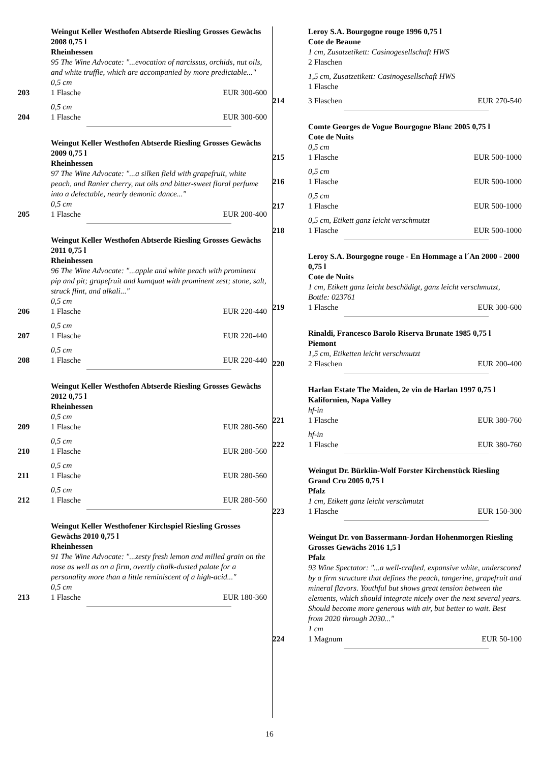Weingut Keller Westhofen Abtserde Riesling Grosses Gewächs 2008 0,75 l
Rheinhessen
95 The Wine Advocate: "...evocation of narcissus, orchids, nut oils, and white truffle, which are accompanied by more predictable..."
0,5 cm
203 1 Flasche EUR 300-600
0,5 cm
204 1 Flasche EUR 300-600
Weingut Keller Westhofen Abtserde Riesling Grosses Gewächs 2009 0,75 l
Rheinhessen
97 The Wine Advocate: "...a silken field with grapefruit, white peach, and Ranier cherry, nut oils and bitter-sweet floral perfume into a delectable, nearly demonic dance..."
0,5 cm
205 1 Flasche EUR 200-400
Weingut Keller Westhofen Abtserde Riesling Grosses Gewächs 2011 0,75 l
Rheinhessen
96 The Wine Advocate: "...apple and white peach with prominent pip and pit; grapefruit and kumquat with prominent zest; stone, salt, struck flint, and alkali..."
0,5 cm
206 1 Flasche EUR 220-440
0,5 cm
207 1 Flasche EUR 220-440
0,5 cm
208 1 Flasche EUR 220-440
Weingut Keller Westhofen Abtserde Riesling Grosses Gewächs 2012 0,75 l
Rheinhessen
0,5 cm
209 1 Flasche EUR 280-560
0,5 cm
210 1 Flasche EUR 280-560
0,5 cm
211 1 Flasche EUR 280-560
0,5 cm
212 1 Flasche EUR 280-560
Weingut Keller Westhofener Kirchspiel Riesling Grosses Gewächs 2010 0,75 l
Rheinhessen
91 The Wine Advocate: "...zesty fresh lemon and milled grain on the nose as well as on a firm, overtly chalk-dusted palate for a personality more than a little reminiscent of a high-acid..."
0,5 cm
213 1 Flasche EUR 180-360
Leroy S.A. Bourgogne rouge 1996 0,75 l
Cote de Beaune
1 cm, Zusatzetikett: Casinogesellschaft HWS
2 Flaschen
1,5 cm, Zusatzetikett: Casinogesellschaft HWS
1 Flasche
214 3 Flaschen EUR 270-540
Comte Georges de Vogue Bourgogne Blanc 2005 0,75 l
Cote de Nuits
0,5 cm
215 1 Flasche EUR 500-1000
0,5 cm
216 1 Flasche EUR 500-1000
0,5 cm
217 1 Flasche EUR 500-1000
0,5 cm, Etikett ganz leicht verschmutzt
218 1 Flasche EUR 500-1000
Leroy S.A. Bourgogne rouge - En Hommage a l´An 2000 - 2000 0,75 l
Cote de Nuits
1 cm, Etikett ganz leicht beschädigt, ganz leicht verschmutzt, Bottle: 023761
219 1 Flasche EUR 300-600
Rinaldi, Francesco Barolo Riserva Brunate 1985 0,75 l
Piemont
1,5 cm, Etiketten leicht verschmutzt
220 2 Flaschen EUR 200-400
Harlan Estate The Maiden, 2e vin de Harlan 1997 0,75 l
Kalifornien, Napa Valley
hf-in
221 1 Flasche EUR 380-760
hf-in
222 1 Flasche EUR 380-760
Weingut Dr. Bürklin-Wolf Forster Kirchenstück Riesling Grand Cru 2005 0,75 l
Pfalz
1 cm, Etikett ganz leicht verschmutzt
223 1 Flasche EUR 150-300
Weingut Dr. von Bassermann-Jordan Hohenmorgen Riesling Grosses Gewächs 2016 1,5 l
Pfalz
93 Wine Spectator: "...a well-crafted, expansive white, underscored by a firm structure that defines the peach, tangerine, grapefruit and mineral flavors. Youthful but shows great tension between the elements, which should integrate nicely over the next several years. Should become more generous with air, but better to wait. Best from 2020 through 2030..."
1 cm
224 1 Magnum EUR 50-100
16